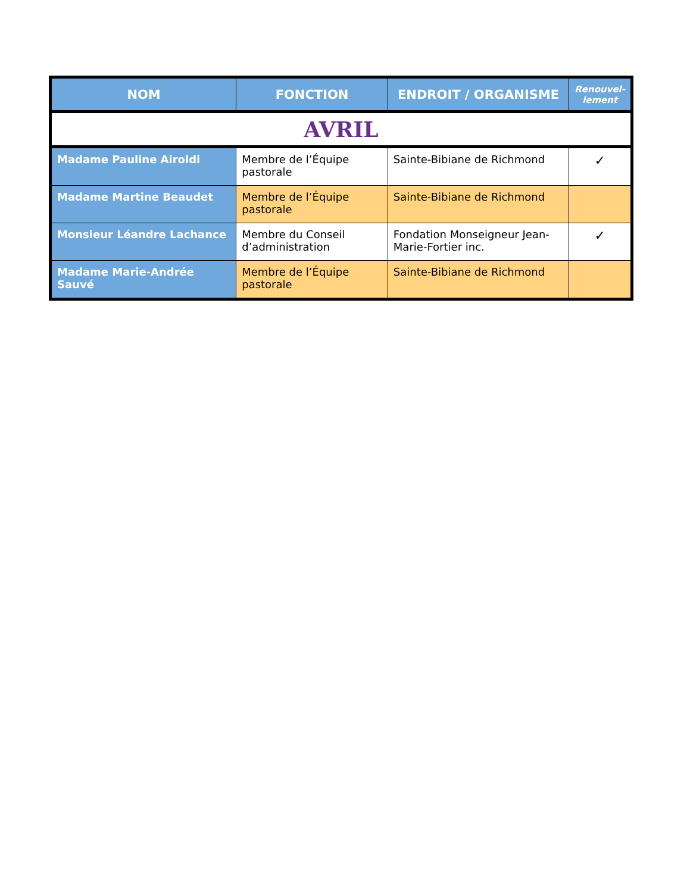| NOM | FONCTION | ENDROIT / ORGANISME | Renouvel- lement |
| --- | --- | --- | --- |
| AVRIL | | | |
| Madame Pauline Airoldi | Membre de l’Équipe pastorale | Sainte-Bibiane de Richmond | ✓ |
| Madame Martine Beaudet | Membre de l’Équipe pastorale | Sainte-Bibiane de Richmond | |
| Monsieur Léandre Lachance | Membre du Conseil d’administration | Fondation Monseigneur Jean-Marie-Fortier inc. | ✓ |
| Madame Marie-Andrée Sauvé | Membre de l’Équipe pastorale | Sainte-Bibiane de Richmond | |